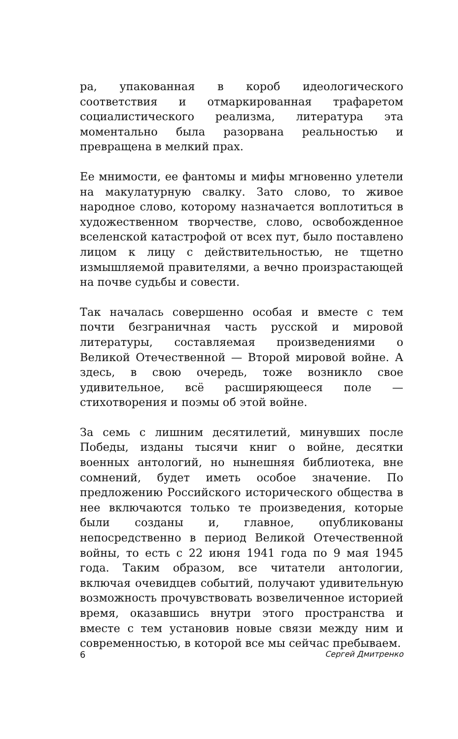ра, упакованная в короб идеологического соответствия и отмаркированная трафаретом социалистического реализма, литература эта моментально была разорвана реальностью и превращена в мелкий прах.
Ее мнимости, ее фантомы и мифы мгновенно улетели на макулатурную свалку. Зато слово, то живое народное слово, которому назначается воплотиться в художественном творчестве, слово, освобожденное вселенской катастрофой от всех пут, было поставлено лицом к лицу с действительностью, не тщетно измышляемой правителями, а вечно произрастающей на почве судьбы и совести.
Так началась совершенно особая и вместе с тем почти безграничная часть русской и мировой литературы, составляемая произведениями о Великой Отечественной — Второй мировой войне. А здесь, в свою очередь, тоже возникло свое удивительное, всё расширяющееся поле — стихотворения и поэмы об этой войне.
За семь с лишним десятилетий, минувших после Победы, изданы тысячи книг о войне, десятки военных антологий, но нынешняя библиотека, вне сомнений, будет иметь особое значение. По предложению Российского исторического общества в нее включаются только те произведения, которые были созданы и, главное, опубликованы непосредственно в период Великой Отечественной войны, то есть с 22 июня 1941 года по 9 мая 1945 года. Таким образом, все читатели антологии, включая очевидцев событий, получают удивительную возможность прочувствовать возвеличенное историей время, оказавшись внутри этого пространства и вместе с тем установив новые связи между ним и современностью, в которой все мы сейчас пребываем.
6 Сергей Дмитренко